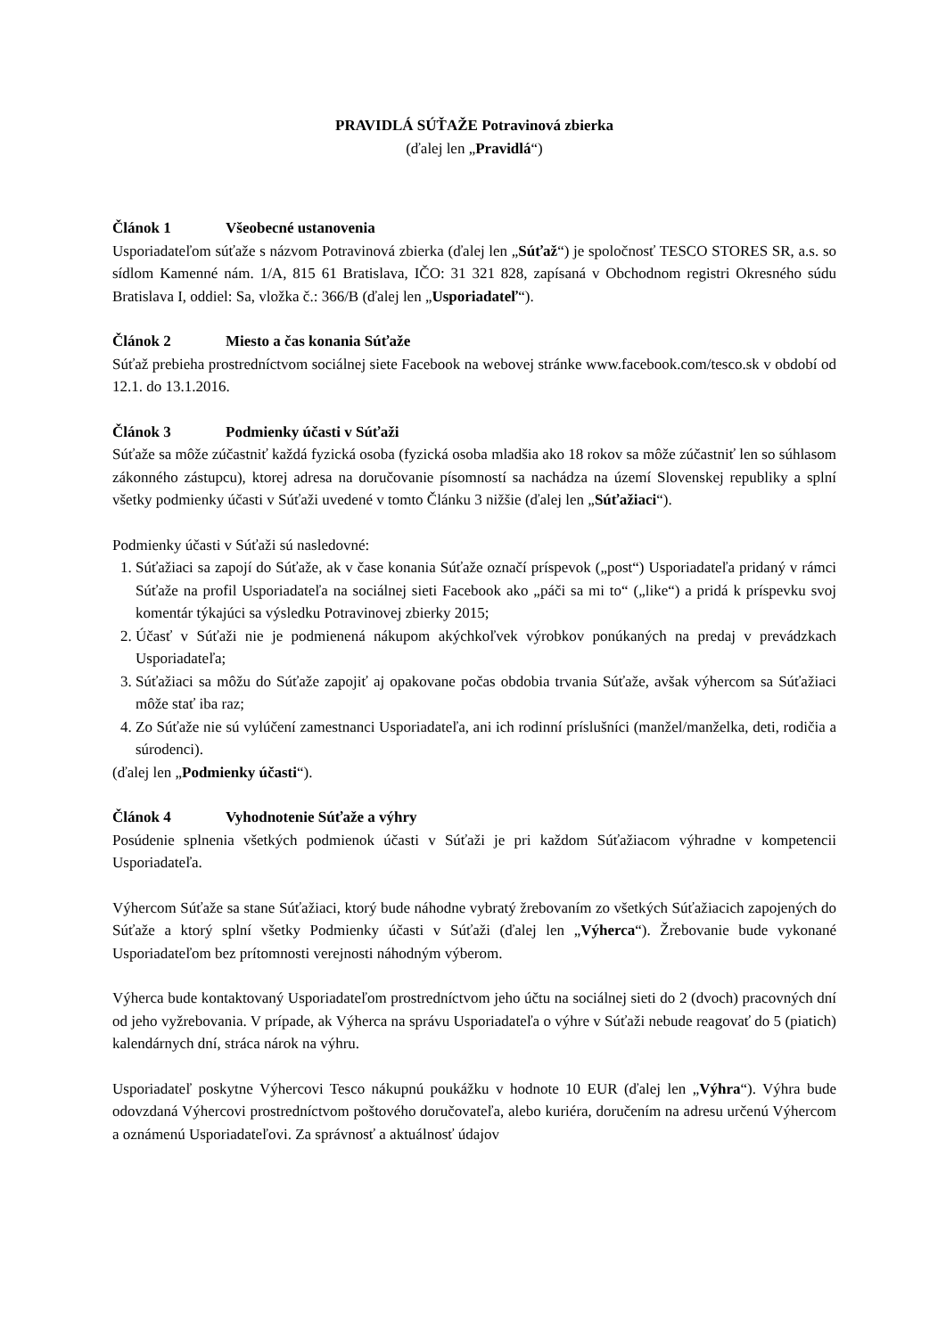PRAVIDLÁ SÚŤAŽE Potravinová zbierka
(ďalej len „Pravidlá“)
Článok 1 Všeobecné ustanovenia
Usporiadateľom súťaže s názvom Potravinová zbierka (ďalej len „Súťaž“) je spoločnosť TESCO STORES SR, a.s. so sídlom Kamenné nám. 1/A, 815 61 Bratislava, IČO: 31 321 828, zapísaná v Obchodnom registri Okresného súdu Bratislava I, oddiel: Sa, vložka č.: 366/B (ďalej len „Usporiadateľ“).
Článok 2 Miesto a čas konania Súťaže
Súťaž prebieha prostredníctvom sociálnej siete Facebook na webovej stránke www.facebook.com/tesco.sk v období od 12.1. do 13.1.2016.
Článok 3 Podmienky účasti v Súťaži
Súťaže sa môže zúčastniť každá fyzická osoba (fyzická osoba mladšia ako 18 rokov sa môže zúčastniť len so súhlasom zákonného zástupcu), ktorej adresa na doručovanie písomností sa nachádza na území Slovenskej republiky a splní všetky podmienky účasti v Súťaži uvedené v tomto Článku 3 nižšie (ďalej len „Súťažiaci“).
Podmienky účasti v Súťaži sú nasledovné:
1. Súťažiaci sa zapojí do Súťaže, ak v čase konania Súťaže označí príspevok („post“) Usporiadateľa pridaný v rámci Súťaže na profil Usporiadateľa na sociálnej sieti Facebook ako „páči sa mi to“ („like“) a pridá k príspevku svoj komentár týkajúci sa výsledku Potravinovej zbierky 2015;
2. Účasť v Súťaži nie je podmienená nákupom akýchkoľvek výrobkov ponúkaných na predaj v prevádzkach Usporiadateľa;
3. Súťažiaci sa môžu do Súťaže zapojiť aj opakovane počas obdobia trvania Súťaže, avšak výhercom sa Súťažiaci môže stať iba raz;
4. Zo Súťaže nie sú vylúčení zamestnanci Usporiadateľa, ani ich rodinní príslušníci (manžel/manželka, deti, rodičia a súrodenci).
(ďalej len „Podmienky účasti“).
Článok 4 Vyhodnotenie Súťaže a výhry
Posúdenie splnenia všetkých podmienok účasti v Súťaži je pri každom Súťažiacom výhradne v kompetencii Usporiadateľa.
Výhercom Súťaže sa stane Súťažiaci, ktorý bude náhodne vybratý žrebovaním zo všetkých Súťažiacich zapojených do Súťaže a ktorý splní všetky Podmienky účasti v Súťaži (ďalej len „Výherca“). Žrebovanie bude vykonané Usporiadateľom bez prítomnosti verejnosti náhodným výberom.
Výherca bude kontaktovaný Usporiadateľom prostredníctvom jeho účtu na sociálnej sieti do 2 (dvoch) pracovných dní od jeho vyžrebovania. V prípade, ak Výherca na správu Usporiadateľa o výhre v Súťaži nebude reagovať do 5 (piatich) kalendárnych dní, stráca nárok na výhru.
Usporiadateľ poskytne Výhercovi Tesco nákupnú poukážku v hodnote 10 EUR (ďalej len „Výhra“). Výhra bude odovzdaná Výhercovi prostredníctvom poštového doručovateľa, alebo kuriéra, doručením na adresu určenú Výhercom a oznámenú Usporiadateľovi. Za správnosť a aktuálnosť údajov